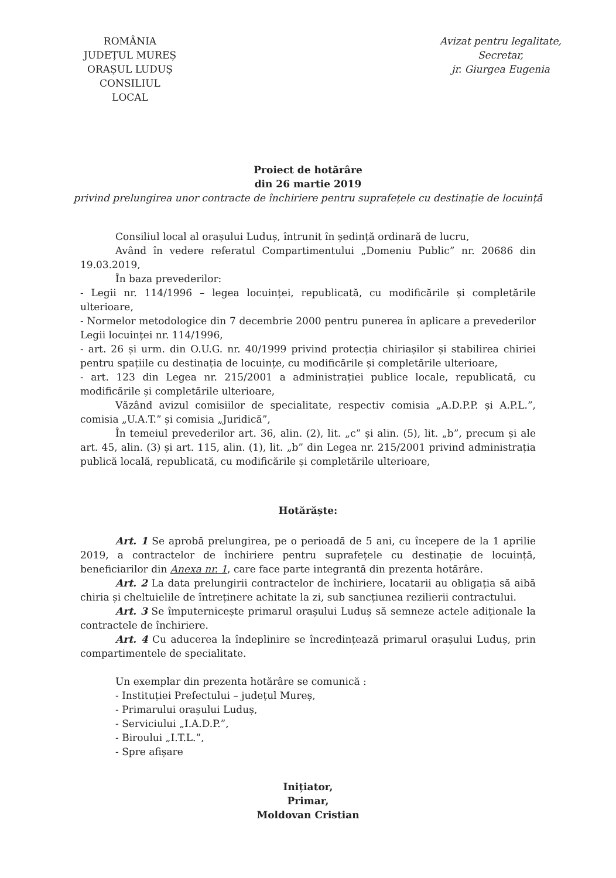ROMÂNIA
JUDEȚUL MUREȘ
ORAȘUL LUDUȘ
CONSILIUL LOCAL
Avizat pentru legalitate,
Secretar,
jr. Giurgea Eugenia
Proiect de hotărâre
din 26 martie 2019
privind prelungirea unor contracte de închiriere pentru suprafețele cu destinație de locuință
Consiliul local al orașului Luduș, întrunit în ședință ordinară de lucru,
Având în vedere referatul Compartimentului „Domeniu Public” nr. 20686 din 19.03.2019,
În baza prevederilor:
- Legii nr. 114/1996 – legea locuinței, republicată, cu modificările și completările ulterioare,
- Normelor metodologice din 7 decembrie 2000 pentru punerea în aplicare a prevederilor Legii locuinței nr. 114/1996,
- art. 26 și urm. din O.U.G. nr. 40/1999 privind protecția chiriașilor și stabilirea chiriei pentru spațiile cu destinația de locuințe, cu modificările și completările ulterioare,
- art. 123 din Legea nr. 215/2001 a administrației publice locale, republicată, cu modificările și completările ulterioare,
Văzând avizul comisiilor de specialitate, respectiv comisia „A.D.P.P. și A.P.L.”, comisia „U.A.T.” și comisia „Juridică”,
În temeiul prevederilor art. 36, alin. (2), lit. „c” și alin. (5), lit. „b”, precum și ale art. 45, alin. (3) și art. 115, alin. (1), lit. „b” din Legea nr. 215/2001 privind administrația publică locală, republicată, cu modificările și completările ulterioare,
Hotărăște:
Art. 1 Se aprobă prelungirea, pe o perioadă de 5 ani, cu începere de la 1 aprilie 2019, a contractelor de închiriere pentru suprafețele cu destinație de locuință, beneficiarilor din Anexa nr. 1, care face parte integrantă din prezenta hotărâre.
Art. 2 La data prelungirii contractelor de închiriere, locatarii au obligația să aibă chiria și cheltuielile de întreținere achitate la zi, sub sancțiunea rezilierii contractului.
Art. 3 Se împuternicește primarul orașului Luduș să semneze actele adiționale la contractele de închiriere.
Art. 4 Cu aducerea la îndeplinire se încredințează primarul orașului Luduș, prin compartimentele de specialitate.
Un exemplar din prezenta hotărâre se comunică :
- Instituției Prefectului – județul Mureș,
- Primarului orașului Luduș,
- Serviciului „I.A.D.P.”,
- Biroului „I.T.L.”,
- Spre afișare
Inițiator,
Primar,
Moldovan Cristian